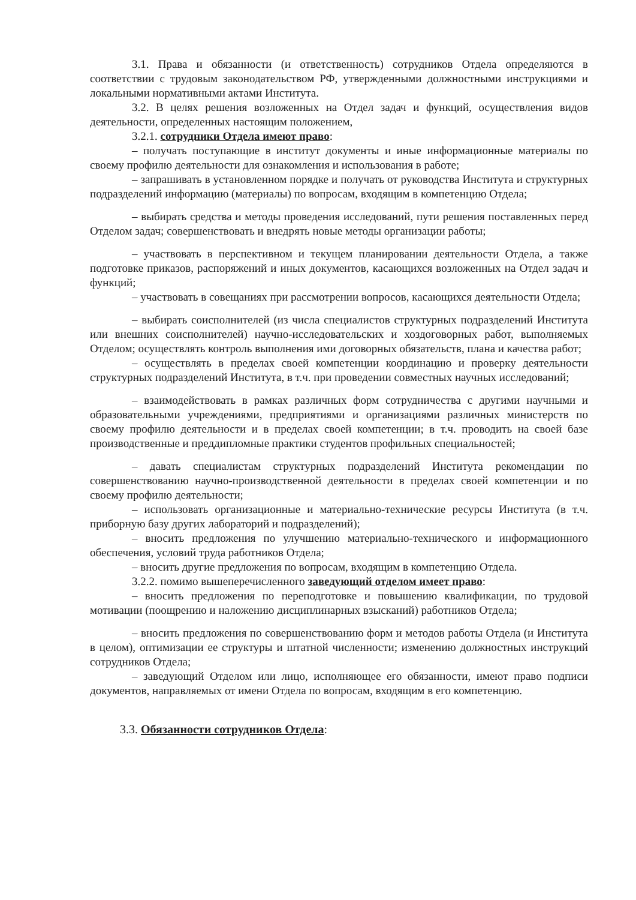3.1. Права и обязанности (и ответственность) сотрудников Отдела определяются в соответствии с трудовым законодательством РФ, утвержденными должностными инструкциями и локальными нормативными актами Института.
3.2. В целях решения возложенных на Отдел задач и функций, осуществления видов деятельности, определенных настоящим положением,
3.2.1. сотрудники Отдела имеют право:
– получать поступающие в институт документы и иные информационные материалы по своему профилю деятельности для ознакомления и использования в работе;
– запрашивать в установленном порядке и получать от руководства Института и структурных подразделений информацию (материалы) по вопросам, входящим в компетенцию Отдела;
– выбирать средства и методы проведения исследований, пути решения поставленных перед Отделом задач; совершенствовать и внедрять новые методы организации работы;
– участвовать в перспективном и текущем планировании деятельности Отдела, а также подготовке приказов, распоряжений и иных документов, касающихся возложенных на Отдел задач и функций;
– участвовать в совещаниях при рассмотрении вопросов, касающихся деятельности Отдела;
– выбирать соисполнителей (из числа специалистов структурных подразделений Института или внешних соисполнителей) научно-исследовательских и хоздоговорных работ, выполняемых Отделом; осуществлять контроль выполнения ими договорных обязательств, плана и качества работ;
– осуществлять в пределах своей компетенции координацию и проверку деятельности структурных подразделений Института, в т.ч. при проведении совместных научных исследований;
– взаимодействовать в рамках различных форм сотрудничества с другими научными и образовательными учреждениями, предприятиями и организациями различных министерств по своему профилю деятельности и в пределах своей компетенции; в т.ч. проводить на своей базе производственные и преддипломные практики студентов профильных специальностей;
– давать специалистам структурных подразделений Института рекомендации по совершенствованию научно-производственной деятельности в пределах своей компетенции и по своему профилю деятельности;
– использовать организационные и материально-технические ресурсы Института (в т.ч. приборную базу других лабораторий и подразделений);
– вносить предложения по улучшению материально-технического и информационного обеспечения, условий труда работников Отдела;
– вносить другие предложения по вопросам, входящим в компетенцию Отдела.
3.2.2. помимо вышеперечисленного заведующий отделом имеет право:
– вносить предложения по переподготовке и повышению квалификации, по трудовой мотивации (поощрению и наложению дисциплинарных взысканий) работников Отдела;
– вносить предложения по совершенствованию форм и методов работы Отдела (и Института в целом), оптимизации ее структуры и штатной численности; изменению должностных инструкций сотрудников Отдела;
– заведующий Отделом или лицо, исполняющее его обязанности, имеют право подписи документов, направляемых от имени Отдела по вопросам, входящим в его компетенцию.
3.3. Обязанности сотрудников Отдела: